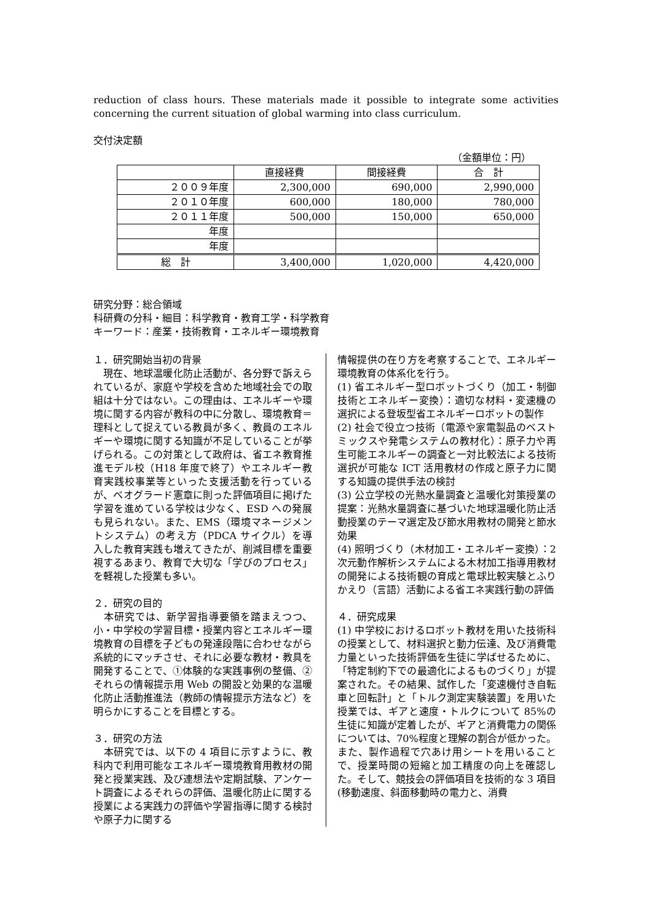reduction of class hours. These materials made it possible to integrate some activities concerning the current situation of global warming into class curriculum.
交付決定額
（金額単位：円）
| | 直接経費 | 間接経費 | 合 計 |
| --- | --- | --- | --- |
| ２００９年度 | 2,300,000 | 690,000 | 2,990,000 |
| ２０１０年度 | 600,000 | 180,000 | 780,000 |
| ２０１１年度 | 500,000 | 150,000 | 650,000 |
| 年度 | | | |
| 年度 | | | |
| 総 計 | 3,400,000 | 1,020,000 | 4,420,000 |
研究分野：総合領域
科研費の分科・細目：科学教育・教育工学・科学教育
キーワード：産業・技術教育・エネルギー環境教育
１．研究開始当初の背景
　現在、地球温暖化防止活動が、各分野で訴えられているが、家庭や学校を含めた地域社会での取組は十分ではない。この理由は、エネルギーや環境に関する内容が教科の中に分散し、環境教育＝理科として捉えている教員が多く、教員のエネルギーや環境に関する知識が不足していることが挙げられる。この対策として政府は、省エネ教育推進モデル校（H18 年度で終了）やエネルギー教育実践校事業等といった支援活動を行っているが、ベオグラード憲章に則った評価項目に掲げた学習を進めている学校は少なく、ESD への発展も見られない。また、EMS（環境マネージメントシステム）の考え方（PDCA サイクル）を導入した教育実践も増えてきたが、削減目標を重要視するあまり、教育で大切な「学びのプロセス」を軽視した授業も多い。
２．研究の目的
　本研究では、新学習指導要領を踏まえつつ、小・中学校の学習目標・授業内容とエネルギー環境教育の目標を子どもの発達段階に合わせながら系統的にマッチさせ、それに必要な教材・教具を開発することで、①体験的な実践事例の整備、②それらの情報提示用 Web の開設と効果的な温暖化防止活動推進法（教師の情報提示方法など）を明らかにすることを目標とする。
３．研究の方法
　本研究では、以下の 4 項目に示すように、教科内で利用可能なエネルギー環境教育用教材の開発と授業実践、及び連想法や定期試験、アンケート調査によるそれらの評価、温暖化防止に関する授業による実践力の評価や学習指導に関する検討や原子力に関する
情報提供の在り方を考察することで、エネルギー環境教育の体系化を行う。
(1) 省エネルギー型ロボットづくり（加工・制御技術とエネルギー変換）：適切な材料・変速機の選択による登坂型省エネルギーロボットの製作
(2) 社会で役立つ技術（電源や家電製品のベストミックスや発電システムの教材化）：原子力や再生可能エネルギーの調査と一対比較法による技術選択が可能な ICT 活用教材の作成と原子力に関する知識の提供手法の検討
(3) 公立学校の光熱水量調査と温暖化対策授業の提案：光熱水量調査に基づいた地球温暖化防止活動授業のテーマ選定及び節水用教材の開発と節水効果
(4) 照明づくり（木材加工・エネルギー変換）：2 次元動作解析システムによる木材加工指導用教材の開発による技術観の育成と電球比較実験とふりかえり（言語）活動による省エネ実践行動の評価
４．研究成果
(1) 中学校におけるロボット教材を用いた技術科の授業として、材料選択と動力伝達、及び消費電力量といった技術評価を生徒に学ばせるために、「特定制約下での最適化によるものづくり」が提案された。その結果、試作した「変速機付き自転車と回転計」と「トルク測定実験装置」を用いた授業では、ギアと速度・トルクについて 85%の生徒に知識が定着したが、ギアと消費電力の関係については、70%程度と理解の割合が低かった。また、製作過程で穴あけ用シートを用いることで、授業時間の短縮と加工精度の向上を確認した。そして、競技会の評価項目を技術的な 3 項目(移動速度、斜面移動時の電力と、消費